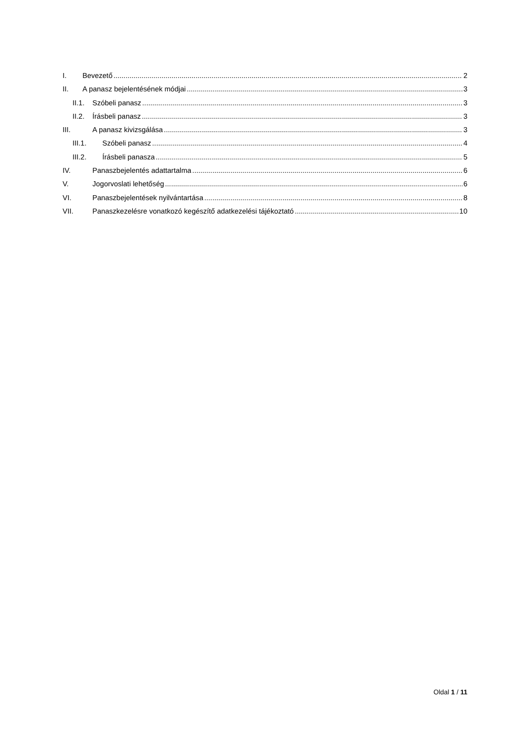I. Bevezető 2
II. A panasz bejelentésének módjai 3
II.1. Szóbeli panasz 3
II.2. Írásbeli panasz 3
III. A panasz kivizsgálása 3
III.1. Szóbeli panasz 4
III.2. Írásbeli panasza 5
IV. Panaszbejelentés adattartalma 6
V. Jogorvoslati lehetőség 6
VI. Panaszbejelentések nyilvántartása 8
VII. Panaszkezelésre vonatkozó kegészítő adatkezelési tájékoztató 10
Oldal 1 / 11